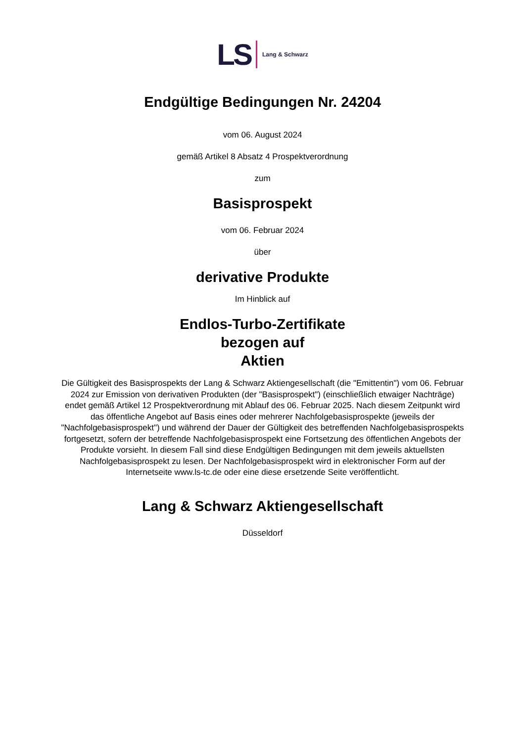LS Lang & Schwarz
Endgültige Bedingungen Nr. 24204
vom 06. August 2024
gemäß Artikel 8 Absatz 4 Prospektverordnung
zum
Basisprospekt
vom 06. Februar 2024
über
derivative Produkte
Im Hinblick auf
Endlos-Turbo-Zertifikate
bezogen auf
Aktien
Die Gültigkeit des Basisprospekts der Lang & Schwarz Aktiengesellschaft (die "Emittentin") vom 06. Februar 2024 zur Emission von derivativen Produkten (der "Basisprospekt") (einschließlich etwaiger Nachträge) endet gemäß Artikel 12 Prospektverordnung mit Ablauf des 06. Februar 2025. Nach diesem Zeitpunkt wird das öffentliche Angebot auf Basis eines oder mehrerer Nachfolgebasisprospekte (jeweils der "Nachfolgebasisprospekt") und während der Dauer der Gültigkeit des betreffenden Nachfolgebasisprospekts fortgesetzt, sofern der betreffende Nachfolgebasisprospekt eine Fortsetzung des öffentlichen Angebots der Produkte vorsieht. In diesem Fall sind diese Endgültigen Bedingungen mit dem jeweils aktuellsten Nachfolgebasisprospekt zu lesen. Der Nachfolgebasisprospekt wird in elektronischer Form auf der Internetseite www.ls-tc.de oder eine diese ersetzende Seite veröffentlicht.
Lang & Schwarz Aktiengesellschaft
Düsseldorf